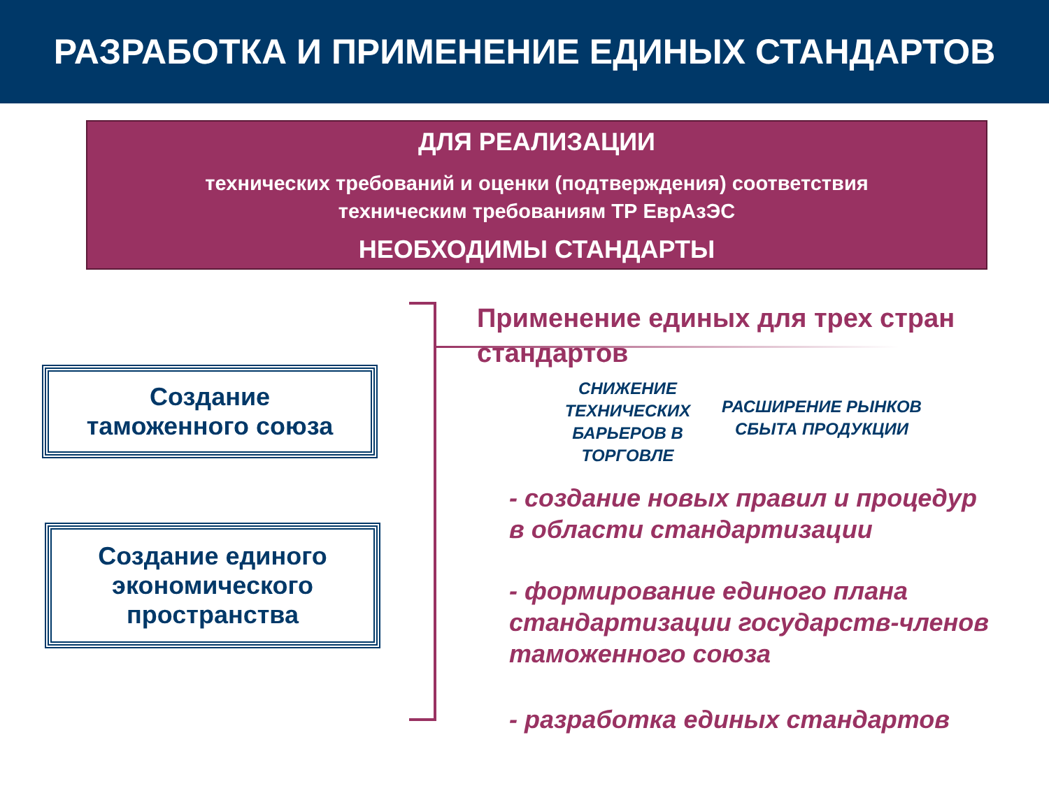РАЗРАБОТКА И ПРИМЕНЕНИЕ ЕДИНЫХ СТАНДАРТОВ
ДЛЯ РЕАЛИЗАЦИИ
технических требований и оценки (подтверждения) соответствия
техническим требованиям ТР ЕврАзЭС
НЕОБХОДИМЫ СТАНДАРТЫ
Создание
таможенного союза
Создание единого экономического пространства
Применение единых для трех стран
стандартов
СНИЖЕНИЕ ТЕХНИЧЕСКИХ БАРЬЕРОВ В ТОРГОВЛЕ
РАСШИРЕНИЕ РЫНКОВ СБЫТА ПРОДУКЦИИ
- создание новых правил и процедур
в области стандартизации
- формирование единого плана
стандартизации государств-членов
таможенного союза
- разработка единых стандартов